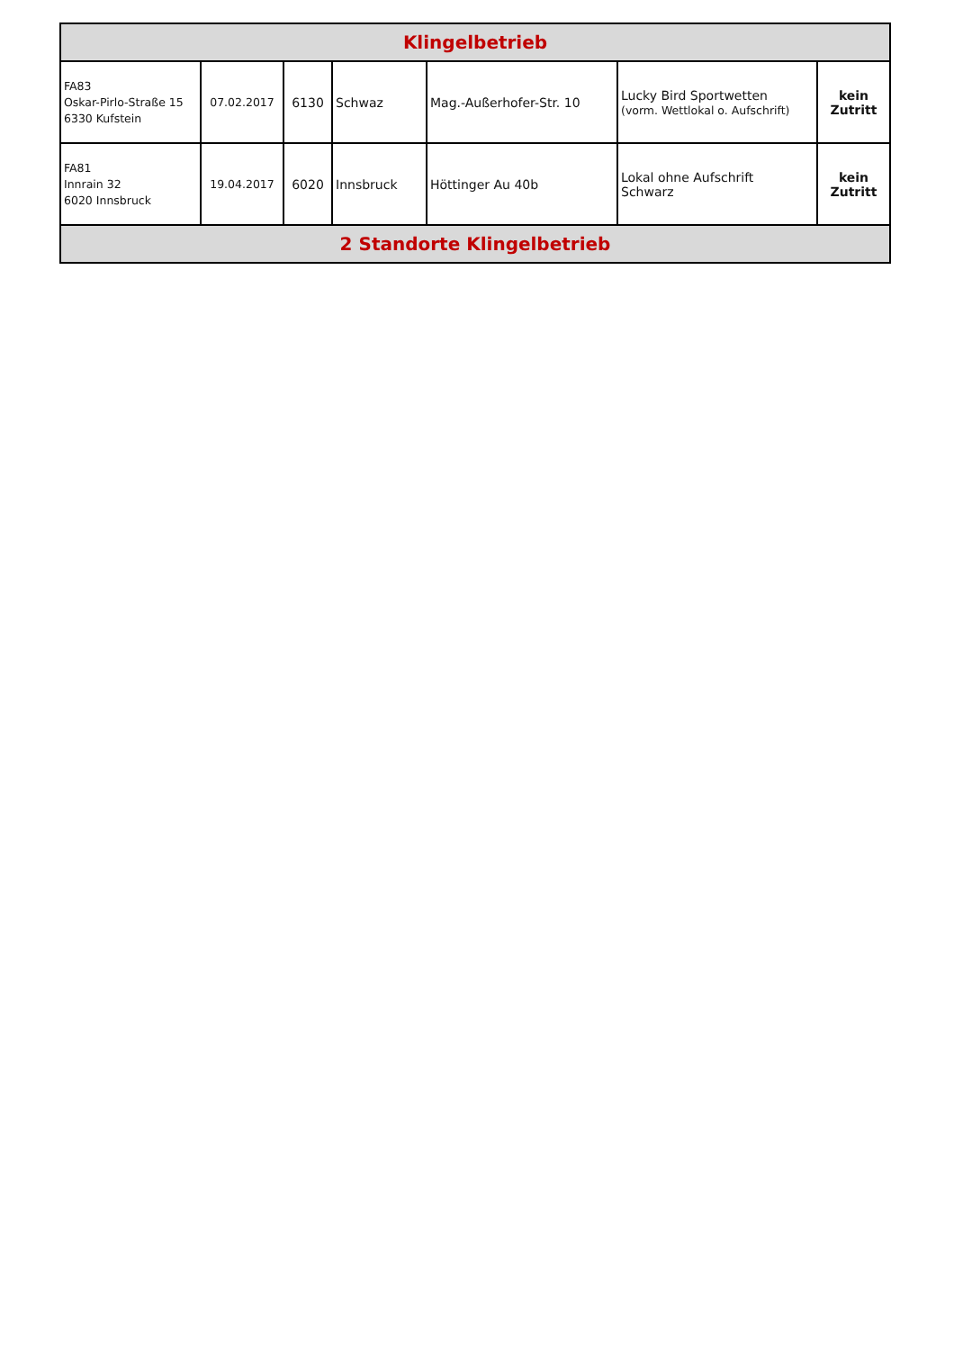| Klingelbetrieb | | | | | | |
| --- | --- | --- | --- | --- | --- | --- |
| FA83 Oskar-Pirlo-Straße 15 6330 Kufstein | 07.02.2017 | 6130 | Schwaz | Mag.-Außerhofer-Str. 10 | Lucky Bird Sportwetten (vorm. Wettlokal o. Aufschrift) | kein Zutritt |
| FA81 Innrain 32 6020 Innsbruck | 19.04.2017 | 6020 | Innsbruck | Höttinger Au 40b | Lokal ohne Aufschrift Schwarz | kein Zutritt |
| 2 Standorte Klingelbetrieb | | | | | | |